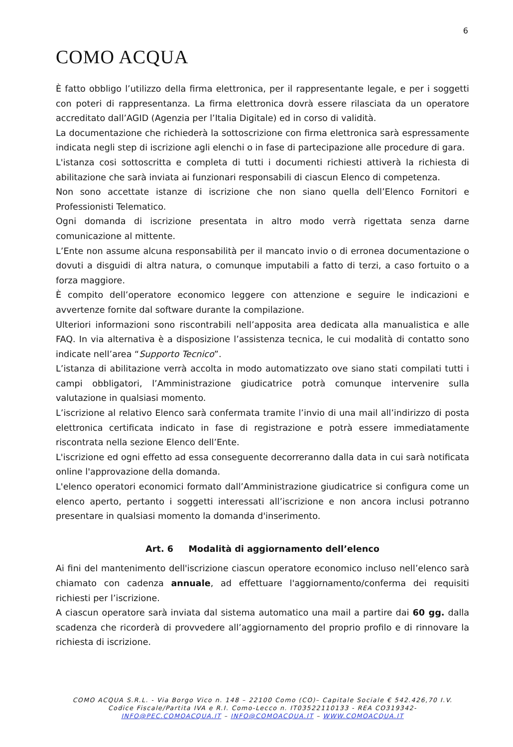6
COMO ACQUA
È fatto obbligo l’utilizzo della firma elettronica, per il rappresentante legale, e per i soggetti con poteri di rappresentanza. La firma elettronica dovrà essere rilasciata da un operatore accreditato dall’AGID (Agenzia per l’Italia Digitale) ed in corso di validità.
La documentazione che richiederà la sottoscrizione con firma elettronica sarà espressamente indicata negli step di iscrizione agli elenchi o in fase di partecipazione alle procedure di gara.
L'istanza cosi sottoscritta e completa di tutti i documenti richiesti attiverà la richiesta di abilitazione che sarà inviata ai funzionari responsabili di ciascun Elenco di competenza.
Non sono accettate istanze di iscrizione che non siano quella dell’Elenco Fornitori e Professionisti Telematico.
Ogni domanda di iscrizione presentata in altro modo verrà rigettata senza darne comunicazione al mittente.
L’Ente non assume alcuna responsabilità per il mancato invio o di erronea documentazione o dovuti a disguidi di altra natura, o comunque imputabili a fatto di terzi, a caso fortuito o a forza maggiore.
È compito dell’operatore economico leggere con attenzione e seguire le indicazioni e avvertenze fornite dal software durante la compilazione.
Ulteriori informazioni sono riscontrabili nell’apposita area dedicata alla manualistica e alle FAQ. In via alternativa è a disposizione l’assistenza tecnica, le cui modalità di contatto sono indicate nell’area “Supporto Tecnico”.
L’istanza di abilitazione verrà accolta in modo automatizzato ove siano stati compilati tutti i campi obbligatori, l’Amministrazione giudicatrice potrà comunque intervenire sulla valutazione in qualsiasi momento.
L’iscrizione al relativo Elenco sarà confermata tramite l’invio di una mail all’indirizzo di posta elettronica certificata indicato in fase di registrazione e potrà essere immediatamente riscontrata nella sezione Elenco dell’Ente.
L'iscrizione ed ogni effetto ad essa conseguente decorreranno dalla data in cui sarà notificata online l'approvazione della domanda.
L'elenco operatori economici formato dall’Amministrazione giudicatrice si configura come un elenco aperto, pertanto i soggetti interessati all’iscrizione e non ancora inclusi potranno presentare in qualsiasi momento la domanda d'inserimento.
Art. 6 Modalità di aggiornamento dell’elenco
Ai fini del mantenimento dell'iscrizione ciascun operatore economico incluso nell’elenco sarà chiamato con cadenza annuale, ad effettuare l'aggiornamento/conferma dei requisiti richiesti per l’iscrizione.
A ciascun operatore sarà inviata dal sistema automatico una mail a partire dai 60 gg. dalla scadenza che ricorderà di provvedere all’aggiornamento del proprio profilo e di rinnovare la richiesta di iscrizione.
COMO ACQUA S.R.L. - Via Borgo Vico n. 148 – 22100 Como (CO)– Capitale Sociale € 542.426,70 I.V.
Codice Fiscale/Partita IVA e R.I. Como-Lecco n. IT03522110133 - REA CO319342-
INFO@PEC.COMOACQUA.IT – INFO@COMOACQUA.IT – WWW.COMOACQUA.IT